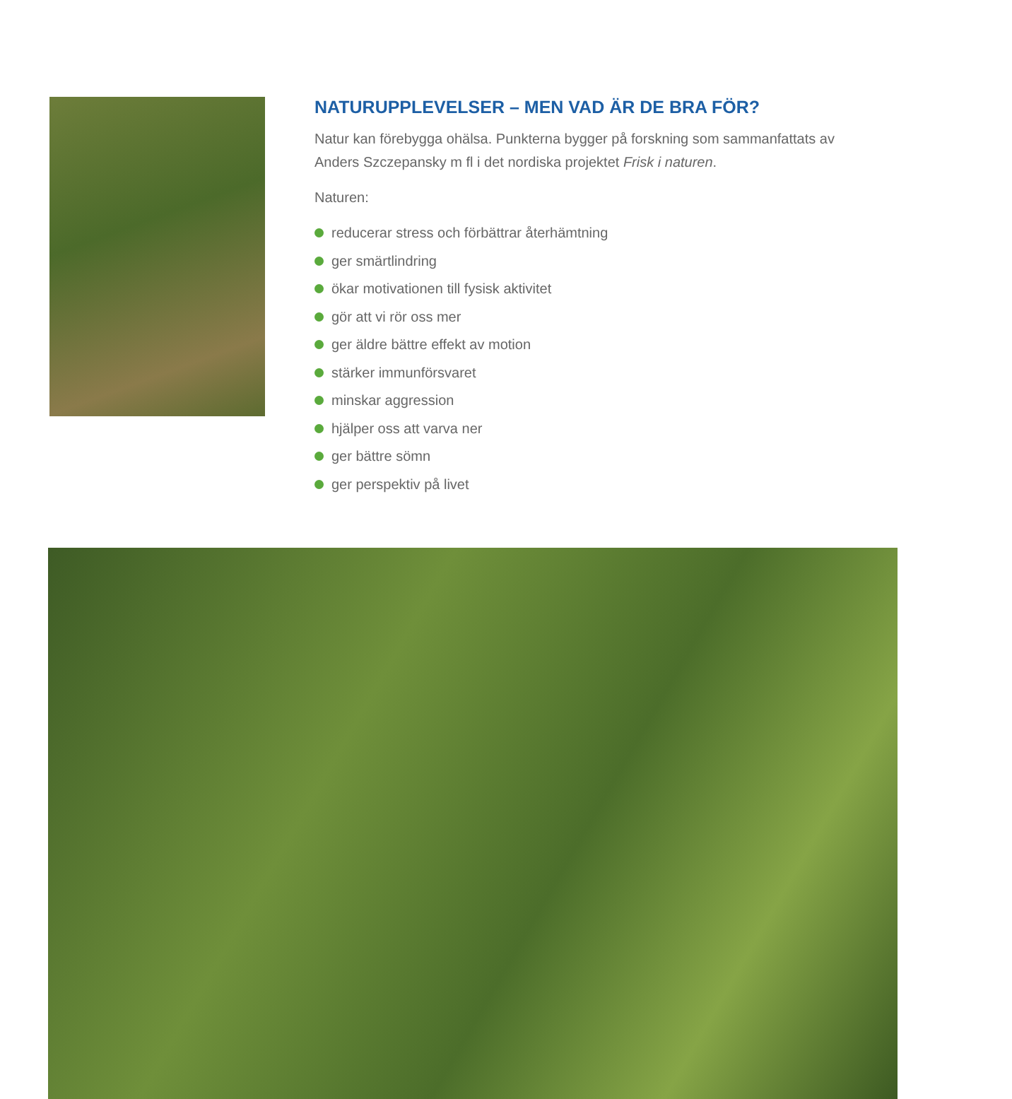NATURUPPLEVELSER – MEN VAD ÄR DE BRA FÖR?
Natur kan förebygga ohälsa. Punkterna bygger på forskning som sammanfattats av Anders Szczepansky m fl i det nordiska projektet Frisk i naturen.
Naturen:
reducerar stress och förbättrar återhämtning
ger smärtlindring
ökar motivationen till fysisk aktivitet
gör att vi rör oss mer
ger äldre bättre effekt av motion
stärker immunförsvaret
minskar aggression
hjälper oss att varva ner
ger bättre sömn
ger perspektiv på livet